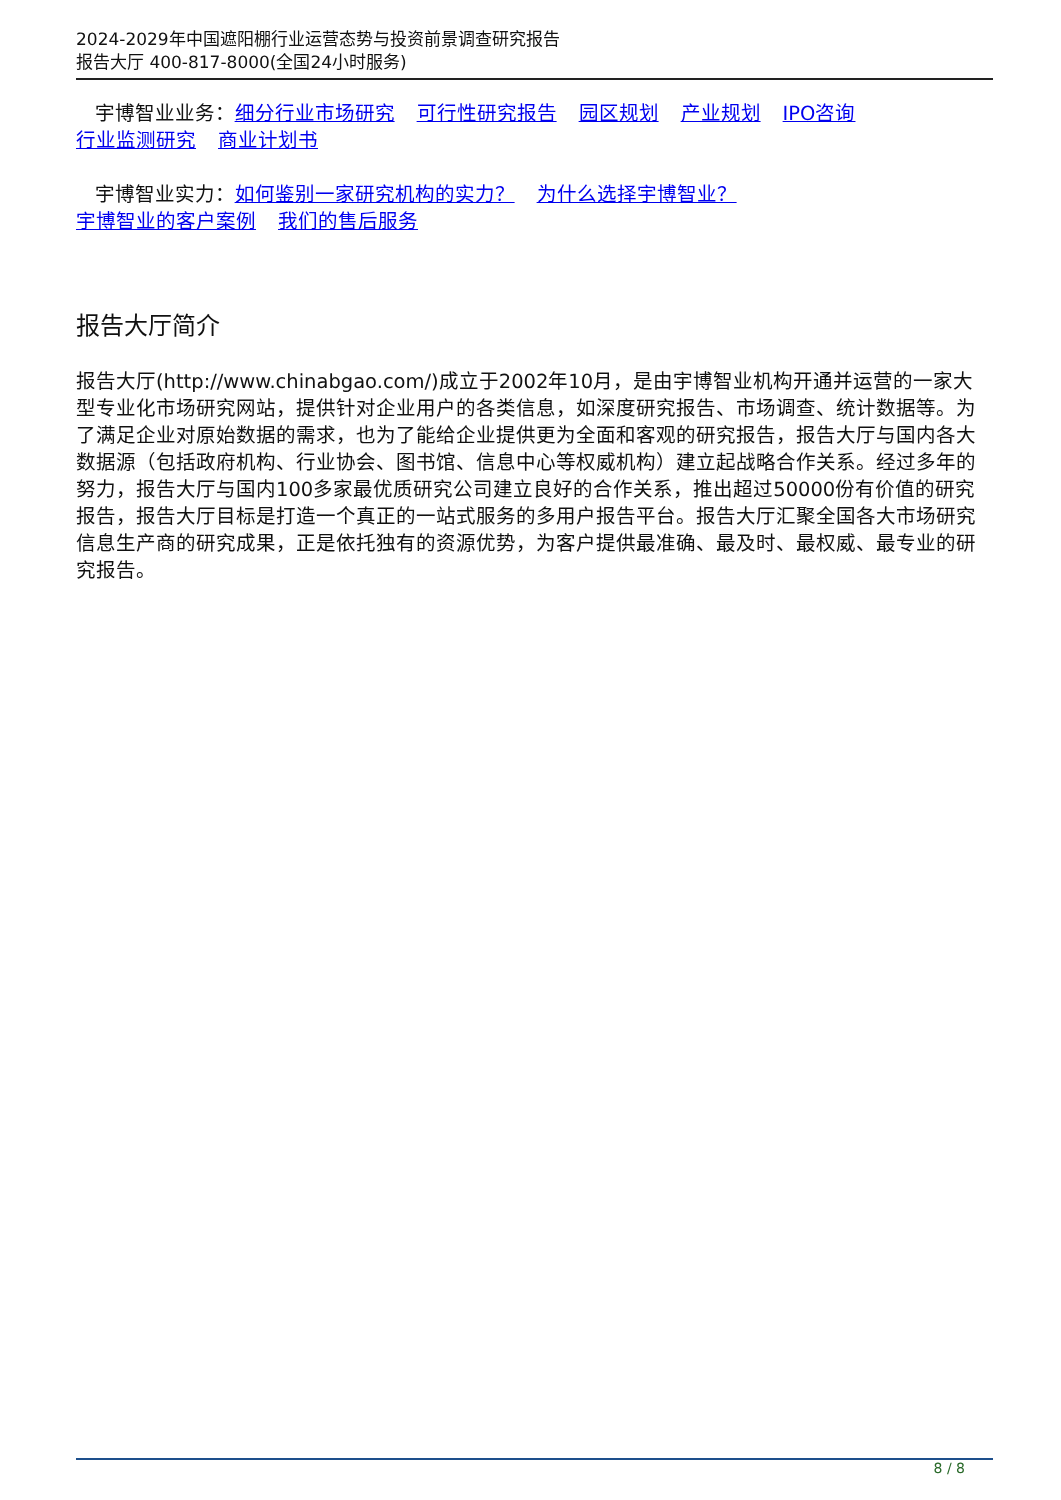2024-2029年中国遮阳棚行业运营态势与投资前景调查研究报告
报告大厅 400-817-8000(全国24小时服务)
宇博智业业务：细分行业市场研究 可行性研究报告 园区规划 产业规划 IPO咨询
行业监测研究 商业计划书
宇博智业实力：如何鉴别一家研究机构的实力？ 为什么选择宇博智业？
宇博智业的客户案例 我们的售后服务
报告大厅简介
报告大厅(http://www.chinabgao.com/)成立于2002年10月，是由宇博智业机构开通并运营的一家大型专业化市场研究网站，提供针对企业用户的各类信息，如深度研究报告、市场调查、统计数据等。为了满足企业对原始数据的需求，也为了能给企业提供更为全面和客观的研究报告，报告大厅与国内各大数据源（包括政府机构、行业协会、图书馆、信息中心等权威机构）建立起战略合作关系。经过多年的努力，报告大厅与国内100多家最优质研究公司建立良好的合作关系，推出超过50000份有价值的研究报告，报告大厅目标是打造一个真正的一站式服务的多用户报告平台。报告大厅汇聚全国各大市场研究信息生产商的研究成果，正是依托独有的资源优势，为客户提供最准确、最及时、最权威、最专业的研究报告。
8 / 8